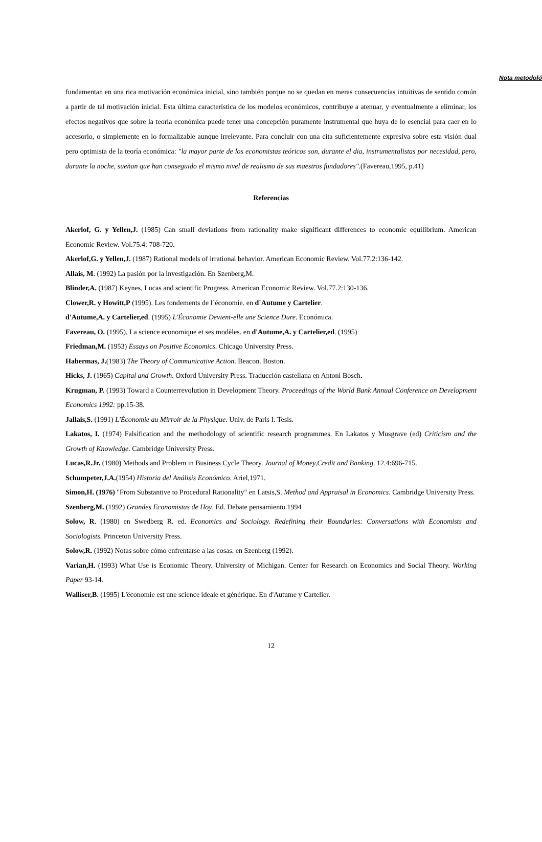Nota metodoló
fundamentan en una rica motivación económica inicial, sino también porque no se quedan en meras consecuencias intuitivas de sentido común a partir de tal motivación inicial. Esta última característica de los modelos económicos, contribuye a atenuar, y eventualmente a eliminar, los efectos negativos que sobre la teoría económica puede tener una concepción puramente instrumental que huya de lo esencial para caer en lo accesorio, o simplemente en lo formalizable aunque irrelevante. Para concluir con una cita suficientemente expresiva sobre esta visión dual pero optimista de la teoría económica: "la mayor parte de los economistas teóricos son, durante el dia, instrumentalistas por necesidad, pero, durante la noche, sueñan que han conseguido el mismo nivel de realismo de sus maestros fundadores".(Favereau,1995, p.41)
Referencias
Akerlof, G. y Yellen,J. (1985) Can small deviations from rationality make significant differences to economic equilibrium. American Economic Review. Vol.75.4: 708-720.
Akerlof,G. y Yellen,J. (1987) Rational models of irrational behavior. American Economic Review. Vol.77.2:136-142.
Allais, M. (1992) La pasión por la investigación. En Szenberg,M.
Blinder,A. (1987) Keynes, Lucas and scientific Progress. American Economic Review. Vol.77.2:130-136.
Clower,R. y Howitt,P (1995). Les fondements de l´économie. en d`Autume y Cartelier.
d'Autume,A. y Cartelier,ed. (1995) L'Économie Devient-elle une Science Dure. Económica.
Favereau, O. (1995), La science economique et ses modèles. en d'Autume,A. y Cartelier,ed. (1995)
Friedman,M. (1953) Essays on Positive Economics. Chicago University Press.
Habermas, J.(1983) The Theory of Communicative Action. Beacon. Boston.
Hicks, J. (1965) Capital and Growth. Oxford University Press. Traducción castellana en Antoni Bosch.
Krugman, P. (1993) Toward a Counterrevolution in Development Theory. Proceedings of the World Bank Annual Conference on Development Economics 1992: pp.15-38.
Jallais,S. (1991) L'Économie au Mirroir de la Physique. Univ. de Paris I. Tesis.
Lakatos, I. (1974) Falsification and the methodology of scientific research programmes. En Lakatos y Musgrave (ed) Criticism and the Growth of Knowledge. Cambridge University Press.
Lucas,R.Jr. (1980) Methods and Problem in Business Cycle Theory. Journal of Money,Credit and Banking. 12.4:696-715.
Schumpeter,J.A.(1954) Historia del Análisis Económico. Ariel,1971.
Simon,H. (1976) "From Substantive to Procedural Rationality" en Latsis,S. Method and Appraisal in Economics. Cambridge University Press.
Szenberg,M. (1992) Grandes Economistas de Hoy. Ed. Debate pensamiento.1994
Solow, R. (1980) en Swedberg R. ed. Economics and Sociology. Redefining their Boundaries: Conversations with Economists and Sociologists. Princeton University Press.
Solow,R. (1992) Notas sobre cómo enfrentarse a las cosas. en Szenberg (1992).
Varian,H. (1993) What Use is Economic Theory. University of Michigan. Center for Research on Economics and Social Theory. Working Paper 93-14.
Walliser,B. (1995) L'ëconomie est une science ideale et générique. En d'Autume y Cartelier.
12